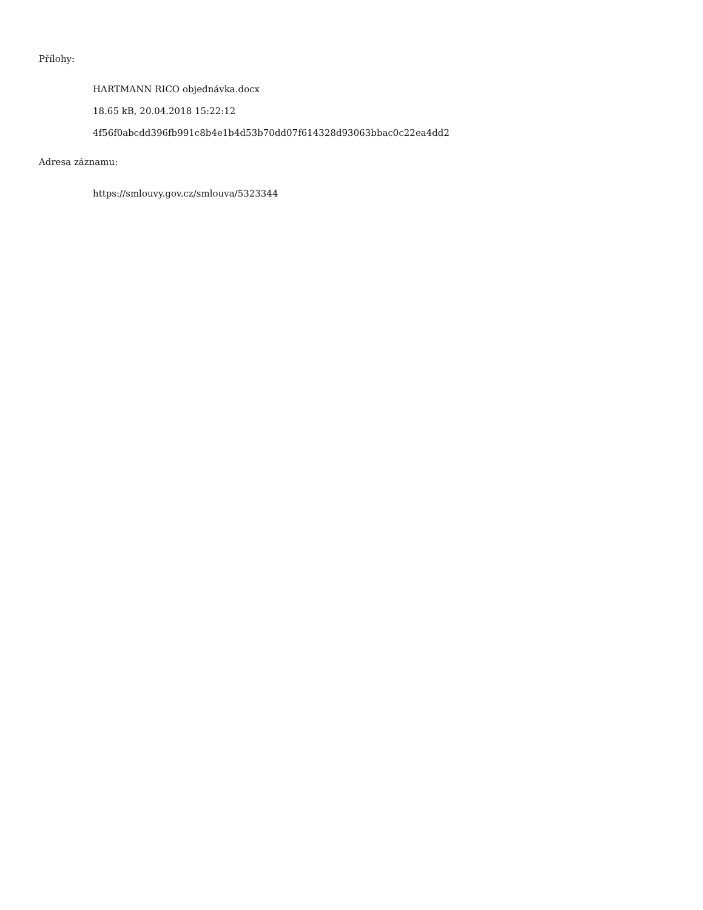Přílohy:
HARTMANN RICO objednávka.docx
18.65 kB, 20.04.2018 15:22:12
4f56f0abcdd396fb991c8b4e1b4d53b70dd07f614328d93063bbac0c22ea4dd2
Adresa záznamu:
https://smlouvy.gov.cz/smlouva/5323344